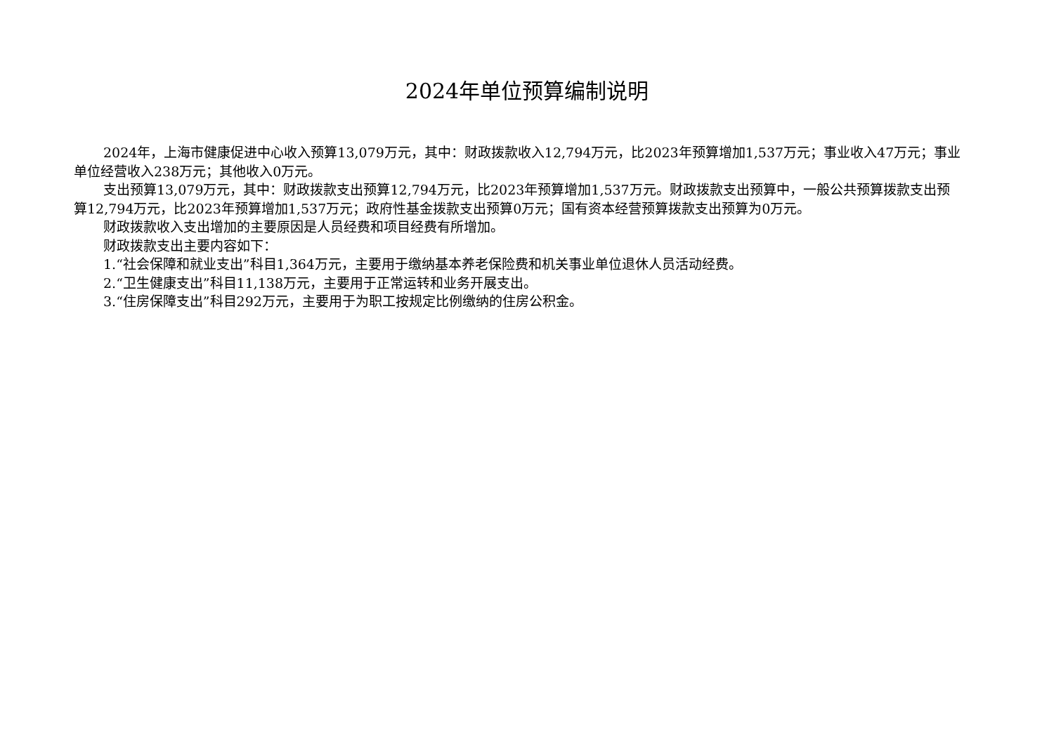2024年单位预算编制说明
2024年，上海市健康促进中心收入预算13,079万元，其中：财政拨款收入12,794万元，比2023年预算增加1,537万元；事业收入47万元；事业单位经营收入238万元；其他收入0万元。
支出预算13,079万元，其中：财政拨款支出预算12,794万元，比2023年预算增加1,537万元。财政拨款支出预算中，一般公共预算拨款支出预算12,794万元，比2023年预算增加1,537万元；政府性基金拨款支出预算0万元；国有资本经营预算拨款支出预算为0万元。
财政拨款收入支出增加的主要原因是人员经费和项目经费有所增加。
财政拨款支出主要内容如下：
1.“社会保障和就业支出”科目1,364万元，主要用于缴纳基本养老保险费和机关事业单位退休人员活动经费。
2.“卫生健康支出”科目11,138万元，主要用于正常运转和业务开展支出。
3.“住房保障支出”科目292万元，主要用于为职工按规定比例缴纳的住房公积金。